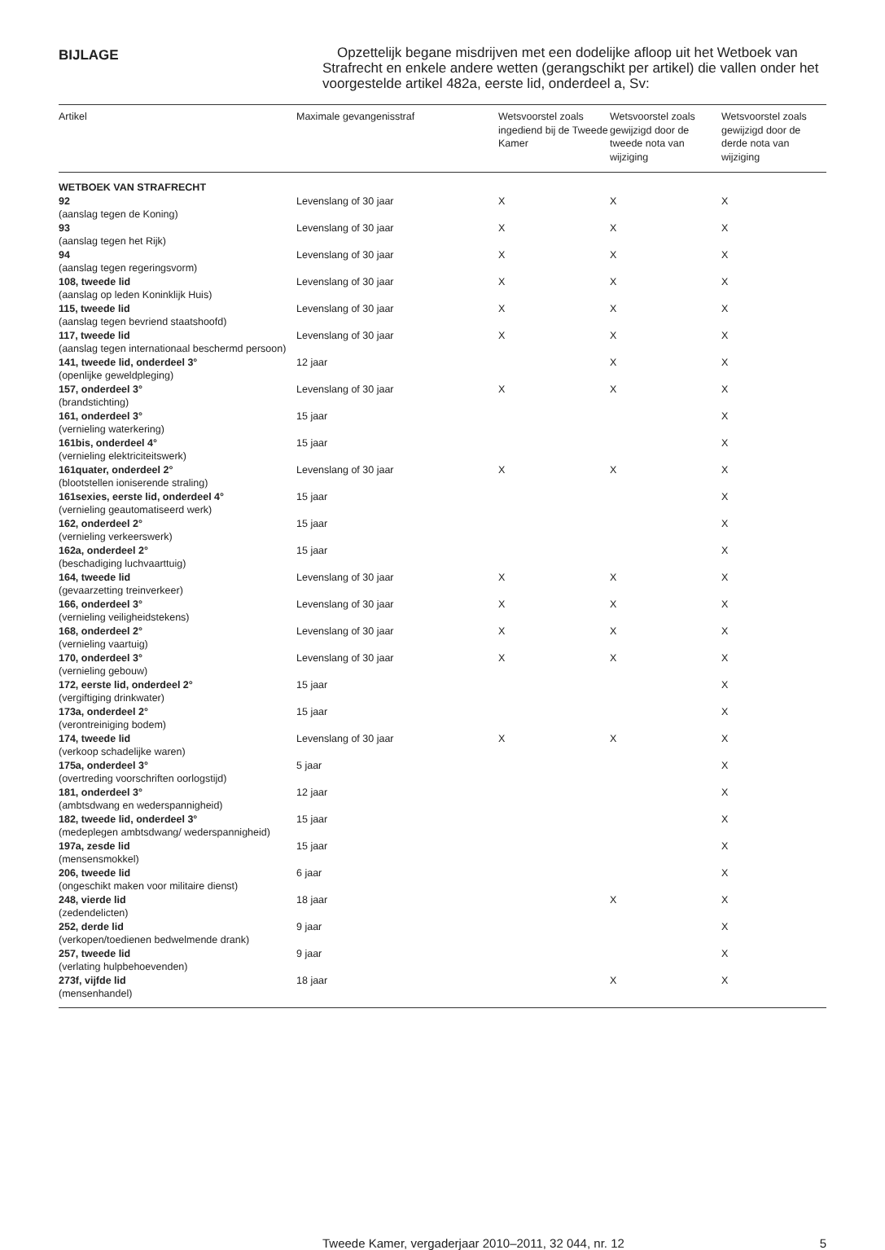BIJLAGE
Opzettelijk begane misdrijven met een dodelijke afloop uit het Wetboek van Strafrecht en enkele andere wetten (gerangschikt per artikel) die vallen onder het voorgestelde artikel 482a, eerste lid, onderdeel a, Sv:
| Artikel | Maximale gevangenisstraf | Wetsvoorstel zoals ingediend bij de Tweede Kamer | Wetsvoorstel zoals gewijzigd door de tweede nota van wijziging | Wetsvoorstel zoals gewijzigd door de derde nota van wijziging |
| --- | --- | --- | --- | --- |
| WETBOEK VAN STRAFRECHT 92 (aanslag tegen de Koning) | Levenslang of 30 jaar | X | X | X |
| 93 (aanslag tegen het Rijk) | Levenslang of 30 jaar | X | X | X |
| 94 (aanslag tegen regeringsvorm) | Levenslang of 30 jaar | X | X | X |
| 108, tweede lid (aanslag op leden Koninklijk Huis) | Levenslang of 30 jaar | X | X | X |
| 115, tweede lid (aanslag tegen bevriend staatshoofd) | Levenslang of 30 jaar | X | X | X |
| 117, tweede lid (aanslag tegen internationaal beschermd persoon) | Levenslang of 30 jaar | X | X | X |
| 141, tweede lid, onderdeel 3° (openlijke geweldpleging) | 12 jaar | | X | X |
| 157, onderdeel 3° (brandstichting) | Levenslang of 30 jaar | X | X | X |
| 161, onderdeel 3° (vernieling waterkering) | 15 jaar | | | X |
| 161bis, onderdeel 4° (vernieling elektriciteitswerk) | 15 jaar | | | X |
| 161quater, onderdeel 2° (blootstellen ioniserende straling) | Levenslang of 30 jaar | X | X | X |
| 161sexies, eerste lid, onderdeel 4° (vernieling geautomatiseerd werk) | 15 jaar | | | X |
| 162, onderdeel 2° (vernieling verkeerswerk) | 15 jaar | | | X |
| 162a, onderdeel 2° (beschadiging luchvaarttuig) | 15 jaar | | | X |
| 164, tweede lid (gevaarzetting treinverkeer) | Levenslang of 30 jaar | X | X | X |
| 166, onderdeel 3° (vernieling veiligheidstekens) | Levenslang of 30 jaar | X | X | X |
| 168, onderdeel 2° (vernieling vaartuig) | Levenslang of 30 jaar | X | X | X |
| 170, onderdeel 3° (vernieling gebouw) | Levenslang of 30 jaar | X | X | X |
| 172, eerste lid, onderdeel 2° (vergiftiging drinkwater) | 15 jaar | | | X |
| 173a, onderdeel 2° (verontreiniging bodem) | 15 jaar | | | X |
| 174, tweede lid (verkoop schadelijke waren) | Levenslang of 30 jaar | X | X | X |
| 175a, onderdeel 3° (overtreding voorschriften oorlogstijd) | 5 jaar | | | X |
| 181, onderdeel 3° (ambtsdwang en wederspannigheid) | 12 jaar | | | X |
| 182, tweede lid, onderdeel 3° (medeplegen ambtsdwang/ wederspannigheid) | 15 jaar | | | X |
| 197a, zesde lid (mensensmokkel) | 15 jaar | | | X |
| 206, tweede lid (ongeschikt maken voor militaire dienst) | 6 jaar | | | X |
| 248, vierde lid (zedendelicten) | 18 jaar | | X | X |
| 252, derde lid (verkopen/toedienen bedwelmende drank) | 9 jaar | | | X |
| 257, tweede lid (verlating hulpbehoevenden) | 9 jaar | | | X |
| 273f, vijfde lid (mensenhandel) | 18 jaar | | X | X |
Tweede Kamer, vergaderjaar 2010–2011, 32 044, nr. 12
5